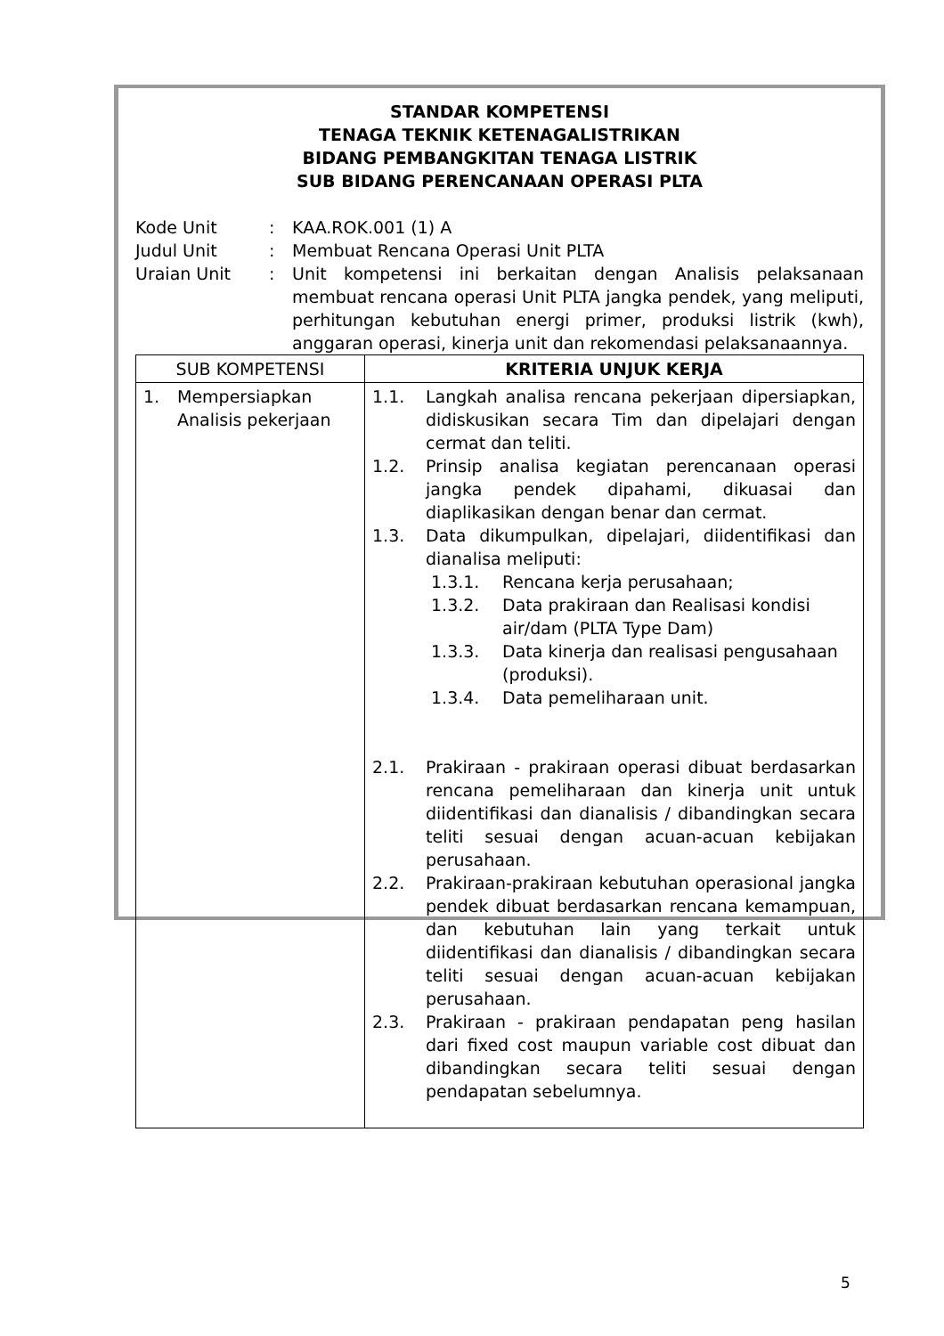STANDAR KOMPETENSI
TENAGA TEKNIK KETENAGALISTRIKAN
BIDANG PEMBANGKITAN TENAGA LISTRIK
SUB BIDANG PERENCANAAN OPERASI PLTA
| Kode Unit | : | KAA.ROK.001 (1) A |
| Judul Unit | : | Membuat Rencana Operasi Unit PLTA |
| Uraian Unit | : | Unit kompetensi ini berkaitan dengan Analisis pelaksanaan membuat rencana operasi Unit PLTA jangka pendek, yang meliputi, perhitungan kebutuhan energi primer, produksi listrik (kwh), anggaran operasi, kinerja unit dan rekomendasi pelaksanaannya. |
| SUB KOMPETENSI | KRITERIA UNJUK KERJA |
| --- | --- |
| 1. Mempersiapkan Analisis pekerjaan | 1.1. Langkah analisa rencana pekerjaan dipersiapkan, didiskusikan secara Tim dan dipelajari dengan cermat dan teliti. 1.2. Prinsip analisa kegiatan perencanaan operasi jangka pendek dipahami, dikuasai dan diaplikasikan dengan benar dan cermat. 1.3. Data dikumpulkan, dipelajari, diidentifikasi dan dianalisa meliputi: 1.3.1. Rencana kerja perusahaan; 1.3.2. Data prakiraan dan Realisasi kondisi air/dam (PLTA Type Dam) 1.3.3. Data kinerja dan realisasi pengusahaan (produksi). 1.3.4. Data pemeliharaan unit. 2.1. Prakiraan - prakiraan operasi dibuat berdasarkan rencana pemeliharaan dan kinerja unit untuk diidentifikasi dan dianalisis / dibandingkan secara teliti sesuai dengan acuan-acuan kebijakan perusahaan. 2.2. Prakiraan-prakiraan kebutuhan operasional jangka pendek dibuat berdasarkan rencana kemampuan, dan kebutuhan lain yang terkait untuk diidentifikasi dan dianalisis / dibandingkan secara teliti sesuai dengan acuan-acuan kebijakan perusahaan. 2.3. Prakiraan - prakiraan pendapatan peng hasilan dari fixed cost maupun variable cost dibuat dan dibandingkan secara teliti sesuai dengan pendapatan sebelumnya. |
5